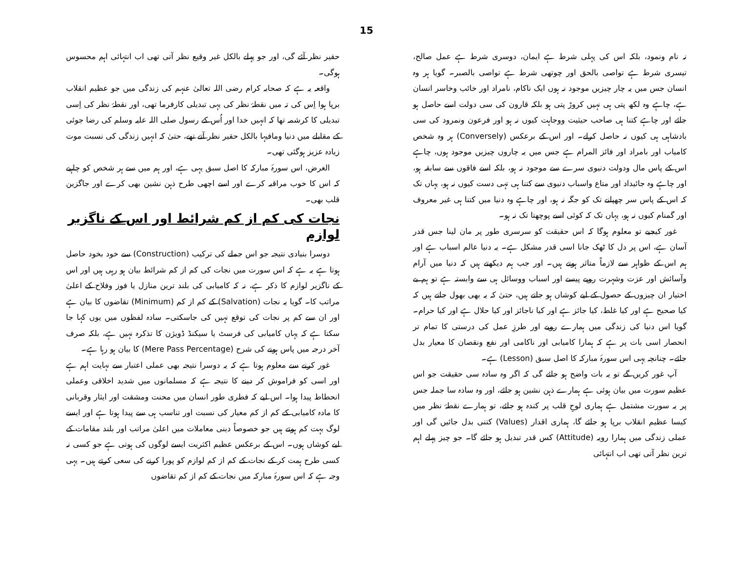15
نہ نام ونمود، بلکہ اس کی پہلی شرط ہے ایمان، دوسری شرط ہے عمل صالح، تیسری شرط ہے تواصی بالحق اور چوتھی شرط ہے تواصی بالصبر۔ گویا ہر وہ انسان جس میں یہ چار چیزیں موجود نہ ہوں ایک ناکام، نامراد اور خائب وخاسر انسان ہے، چاہے وہ لکھ پتی ہی نہیں کروڑ پتی ہو بلکہ قارون کی سی دولت اسے حاصل ہو جائے اور چاہے کتنا ہی صاحب حیثیت ووجاہت کیوں نہ ہو اور فرعون ونمرود کی سی بادشاہی ہی کیوں نہ حاصل کرلے۔ اور اس کے برعکس (Conversely) ہر وہ شخص کامیاب اور بامراد اور فائز المرام ہے جس میں یہ چاروں چیزیں موجود ہوں، چاہے اس کے پاس مال ودولت دنیوی سرے سے موجود نہ ہو، بلکہ اسے فاقوں سے سابقہ ہو، اور چاہے وہ جائیداد اور متاع واسباب دنیوی سے کتنا ہی تہی دست کیوں نہ ہو، یہاں تک کہ اس کے پاس سر چھپانے تک کو جگہ نہ ہو، اور چاہے وہ دنیا میں کتنا ہی غیر معروف اور گمنام کیوں نہ ہو، یہاں تک کہ کوئی اسے پوچھتا تک نہ ہو۔
غور کیجیے تو معلوم ہوگا کہ اس حقیقت کو سرسری طور پر مان لینا جس قدر آسان ہے، اس پر دل کا ٹھک جانا اسی قدر مشکل ہے۔ یہ دنیا عالم اسباب ہے اور ہم اس کے ظواہر سے لازماً متاثر ہوتے ہیں۔ اور جب ہم دیکھتے ہیں کہ دنیا میں آرام وآسائش اور عزت وشہرت روپے پیسے اور اسباب ووسائل ہی سے وابستہ ہے تو ہم بے اختیار ان چیزوں کے حصول کے لیے کوشاں ہو جاتے ہیں، حتیٰ کہ یہ بھی بھول جاتے ہیں کہ کیا صحیح ہے اور کیا غلط، کیا جائز ہے اور کیا ناجائز اور کیا حلال ہے اور کیا حرام۔ گویا اس دنیا کی زندگی میں ہمارے رویے اور طرزِ عمل کی درستی کا تمام تر انحصار اسی بات پر ہے کہ ہمارا کامیابی اور ناکامی اور نفع ونقصان کا معیار بدل جائے۔ چنانچہ یہی اس سورۂ مبارکہ کا اصل سبق (Lesson) ہے۔
آپ غور کریں گے تو یہ بات واضح ہو جائے گی کہ اگر وہ سادہ سی حقیقت جو اس عظیم سورت میں بیان ہوئی ہے ہمارے ذہن نشین ہو جائے، اور وہ سادہ سا جملہ جس پر یہ سورت مشتمل ہے ہماری لوحِ قلب پر کندہ ہو جائے، تو ہمارے نقطۂ نظر میں کیسا عظیم انقلاب برپا ہو جائے گا، ہماری اقدار (Values) کتنی بدل جائیں گی اور عملی زندگی میں ہمارا رویہ (Attitude) کس قدر تبدیل ہو جائے گا۔ جو چیز پہلے اہم ترین نظر آتی تھی اب انتہائی
حقیر نظر آئے گی، اور جو پہلے بالکل غیر وقیع نظر آتی تھی اب انتہائی اہم محسوس ہوگی۔
واقعہ یہ ہے کہ صحابہ کرام رضی اللہ تعالیٰ عنہم کی زندگی میں جو عظیم انقلاب برپا ہوا اِس کی تہ میں نقطۂ نظر کی یہی تبدیلی کارفرما تھی، اور نقطۂ نظر کی اِسی تبدیلی کا کرشمہ تھا کہ انہیں خدا اور اُس کے رسول صلی اللہ علیہ وسلم کی رضا جوئی کے مقابلے میں دنیا ومافیہا بالکل حقیر نظر آتے تھے، حتیٰ کہ انہیں زندگی کی نسبت موت زیادہ عزیز ہوگئی تھی۔
الغرض، اس سورۂ مبارکہ کا اصل سبق یہی ہے، اور ہم میں سے ہر شخص کو چاہیے کہ اس کا خوب مراقبہ کرے اور اسے اچھی طرح ذہن نشین بھی کرے اور جاگزین قلب بھی۔
نجات کی کم از کم شرائط اور اس کے ناگزیر لوازم
دوسرا بنیادی نتیجہ جو اس جملے کی ترکیب (Construction) سے خود بخود حاصل ہوتا ہے یہ ہے کہ اس سورت میں نجات کی کم از کم شرائط بیان ہو رہی ہیں اور اس کے ناگزیر لوازم کا ذکر ہے، نہ کہ کامیابی کی بلند ترین منازل یا فوز وفلاح کے اعلیٰ مراتب کا۔ گویا یہ نجات (Salvation) کے کم از کم (Minimum) تقاضوں کا بیان ہے اور ان سے کم پر نجات کی توقع نہیں کی جاسکتی۔ سادہ لفظوں میں یوں کہا جا سکتا ہے کہ یہاں کامیابی کی فرسٹ یا سیکنڈ ڈویژن کا تذکرہ نہیں ہے، بلکہ صرف آخر درجہ میں پاس ہونے کی شرح (Mere Pass Percentage) کا بیان ہو رہا ہے۔
غور کرنے سے معلوم ہوتا ہے کہ یہ دوسرا نتیجہ بھی عملی اعتبار سے نہایت اہم ہے اور اسی کو فراموش کر دینے کا نتیجہ ہے کہ مسلمانوں میں شدید اخلاقی وعملی انحطاط پیدا ہوا۔ اس لیے کہ فطری طور انسان میں محنت ومشقت اور ایثار وقربانی کا مادہ کامیابی کے کم از کم معیار کی نسبت اور تناسب ہی سے پیدا ہوتا ہے اور ایسے لوگ بہت کم ہوتے ہیں جو خصوصاً دینی معاملات میں اعلیٰ مراتب اور بلند مقامات کے لیے کوشاں ہوں۔ اس کے برعکس عظیم اکثریت ایسے لوگوں کی ہوتی ہے جو کسی نہ کسی طرح ہمت کر کے نجات کے کم از کم لوازم کو پورا کرنے کی سعی کرتے ہیں۔ یہی وجہ ہے کہ اس سورۂ مبارکہ میں نجات کے کم از کم تقاضوں